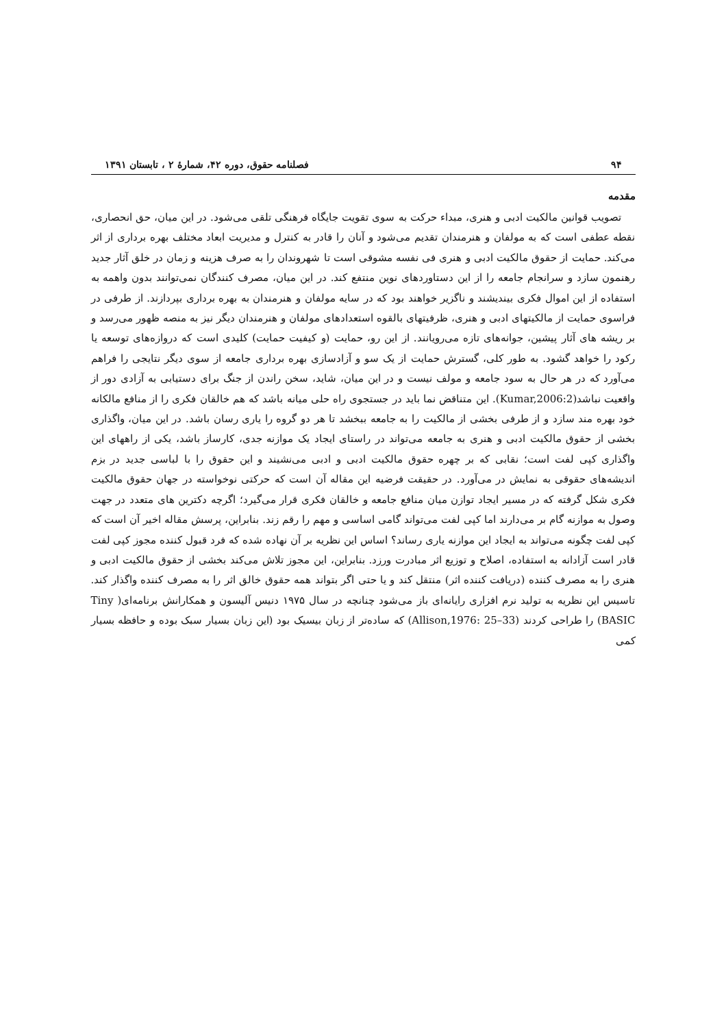۹۴ فصلنامه حقوق، دوره ۴۲، شمارهٔ ۲ ، تابستان ۱۳۹۱
مقدمه
تصویب قوانین مالکیت ادبی و هنری، مبداء حرکت به سوی تقویت جایگاه فرهنگی تلقی می‌شود. در این میان، حق انحصاری، نقطه عطفی است که به مولفان و هنرمندان تقدیم می‌شود و آنان را قادر به کنترل و مدیریت ابعاد مختلف بهره برداری از اثر می‌کند. حمایت از حقوق مالکیت ادبی و هنری فی نفسه مشوقی است تا شهروندان را به صرف هزینه و زمان در خلق آثار جدید رهنمون سازد و سرانجام جامعه را از این دستاوردهای نوین منتفع کند. در این میان، مصرف کنندگان نمی‌توانند بدون واهمه به استفاده از این اموال فکری بیندیشند و ناگزیر خواهند بود که در سایه مولفان و هنرمندان به بهره برداری بپردازند. از طرفی در فراسوی حمایت از مالکیتهای ادبی و هنری، ظرفیتهای بالقوه استعدادهای مولفان و هنرمندان دیگر نیز به منصه ظهور می‌رسد و بر ریشه های آثار پیشین، جوانه‌های تازه می‌رویانند. از این رو، حمایت (و کیفیت حمایت) کلیدی است که دروازه‌های توسعه یا رکود را خواهد گشود. به طور کلی، گسترش حمایت از یک سو و آزادسازی بهره برداری جامعه از سوی دیگر نتایجی را فراهم می‌آورد که در هر حال به سود جامعه و مولف نیست و در این میان، شاید، سخن راندن از جنگ برای دستیابی به آزادی دور از واقعیت نباشد(Kumar,2006:2). این متناقض نما باید در جستجوی راه حلی میانه باشد که هم خالقان فکری را از منافع مالکانه خود بهره مند سازد و از طرفی بخشی از مالکیت را به جامعه ببخشد تا هر دو گروه را یاری رسان باشد. در این میان، واگذاری بخشی از حقوق مالکیت ادبی و هنری به جامعه می‌تواند در راستای ایجاد یک موازنه جدی، کارساز باشد، یکی از راههای این واگذاری کپی لفت است؛ نقابی که بر چهره حقوق مالکیت ادبی و ادبی می‌نشیند و این حقوق را با لباسی جدید در بزم اندیشه‌های حقوقی به نمایش در می‌آورد. در حقیقت فرضیه این مقاله آن است که حرکتی نوخواسته در جهان حقوق مالکیت فکری شکل گرفته که در مسیر ایجاد توازن میان منافع جامعه و خالقان فکری قرار می‌گیرد؛ اگرچه دکترین های متعدد در جهت وصول به موازنه گام بر می‌دارند اما کپی لفت می‌تواند گامی اساسی و مهم را رقم زند. بنابراین، پرسش مقاله اخیر آن است که کپی لفت چگونه می‌تواند به ایجاد این موازنه یاری رساند؟ اساس این نظریه بر آن نهاده شده که فرد قبول کننده مجوز کپی لفت قادر است آزادانه به استفاده، اصلاح و توزیع اثر مبادرت ورزد. بنابراین، این مجوز تلاش می‌کند بخشی از حقوق مالکیت ادبی و هنری را به مصرف کننده (دریافت کننده اثر) منتقل کند و یا حتی اگر بتواند همه حقوق خالق اثر را به مصرف کننده واگذار کند. تاسیس این نظریه به تولید نرم افزاری رایانه‌ای باز می‌شود چنانچه در سال ۱۹۷۵ دنیس آلیسون و همکارانش برنامه‌ای( Tiny BASIC) را طراحی کردند (33–25 :Allison,1976) که ساده‌تر از زبان بیسیک بود (این زبان بسیار سبک بوده و حافظه بسیار کمی